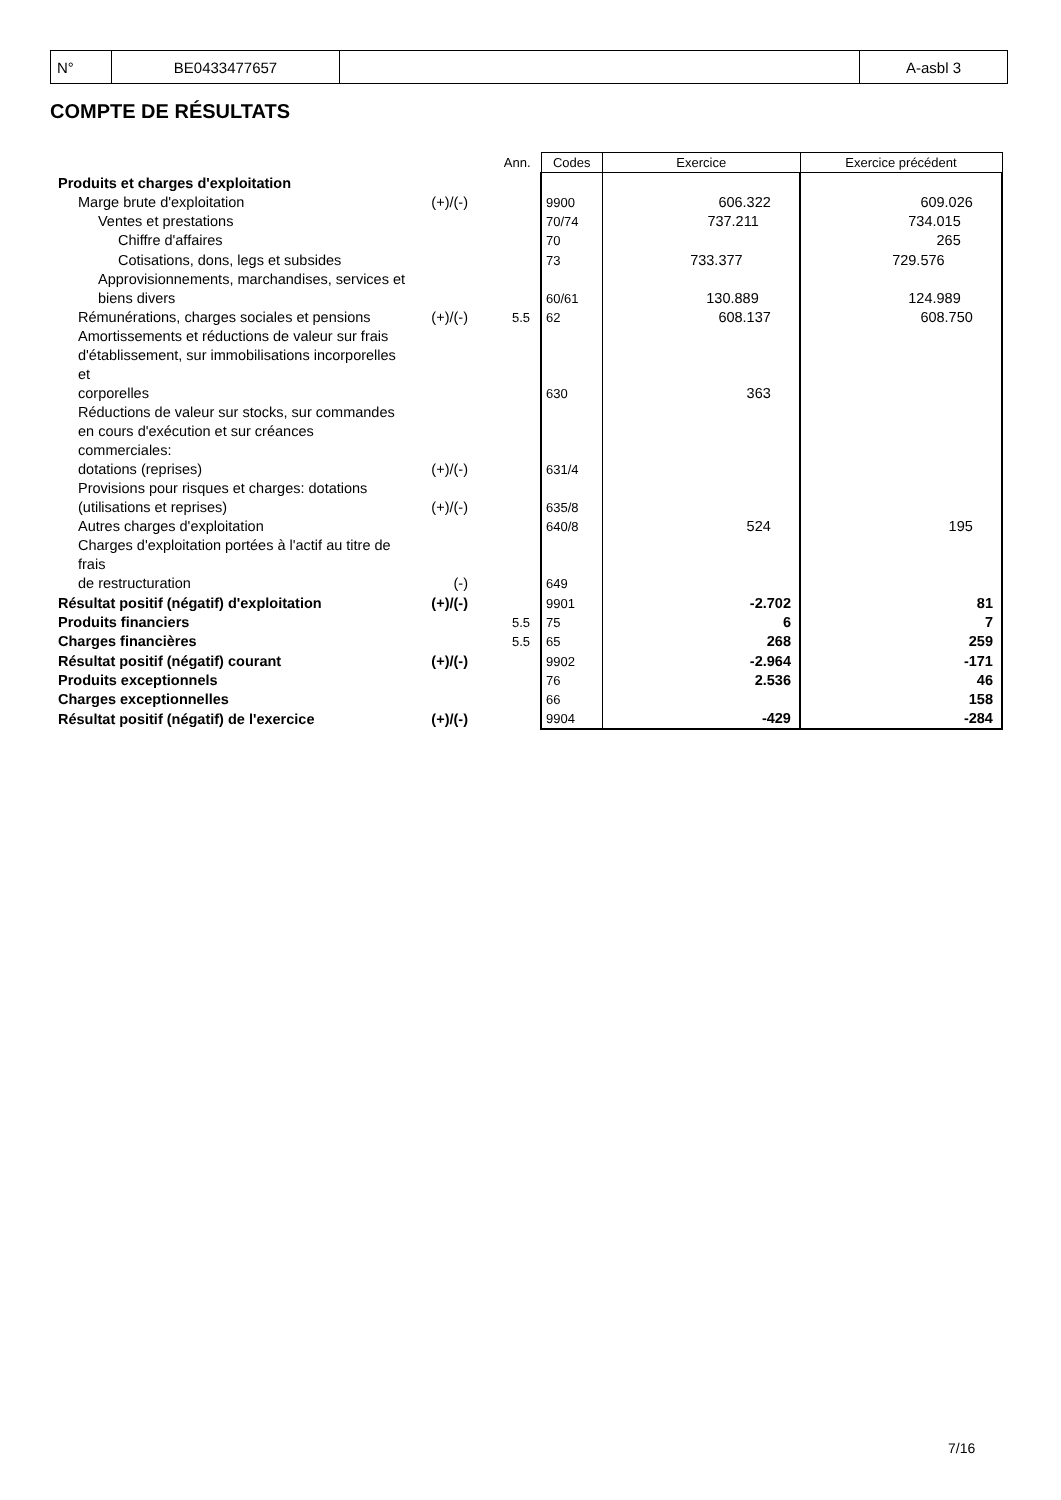| N° | BE0433477657 | | A-asbl 3 |
COMPTE DE RÉSULTATS
| | | Ann. | Codes | Exercice | Exercice précédent |
| Produits et charges d'exploitation | | | | | |
| Marge brute d'exploitation | (+)/(-) | | 9900 | 606.322 | 609.026 |
| Ventes et prestations | | | 70/74 | 737.211 | 734.015 |
| Chiffre d'affaires | | | 70 | | 265 |
| Cotisations, dons, legs et subsides | | | 73 | 733.377 | 729.576 |
| Approvisionnements, marchandises, services et biens divers | | | 60/61 | 130.889 | 124.989 |
| Rémunérations, charges sociales et pensions | (+)/(-) | 5.5 | 62 | 608.137 | 608.750 |
| Amortissements et réductions de valeur sur frais d'établissement, sur immobilisations incorporelles et corporelles | | | 630 | 363 | |
| Réductions de valeur sur stocks, sur commandes en cours d'exécution et sur créances commerciales: dotations (reprises) | (+)/(-) | | 631/4 | | |
| Provisions pour risques et charges: dotations (utilisations et reprises) | (+)/(-) | | 635/8 | | |
| Autres charges d'exploitation | | | 640/8 | 524 | 195 |
| Charges d'exploitation portées à l'actif au titre de frais de restructuration | (-) | | 649 | | |
| Résultat positif (négatif) d'exploitation | (+)/(-) | | 9901 | -2.702 | 81 |
| Produits financiers | | 5.5 | 75 | 6 | 7 |
| Charges financières | | 5.5 | 65 | 268 | 259 |
| Résultat positif (négatif) courant | (+)/(-) | | 9902 | -2.964 | -171 |
| Produits exceptionnels | | | 76 | 2.536 | 46 |
| Charges exceptionnelles | | | 66 | | 158 |
| Résultat positif (négatif) de l'exercice | (+)/(-) | | 9904 | -429 | -284 |
7/16